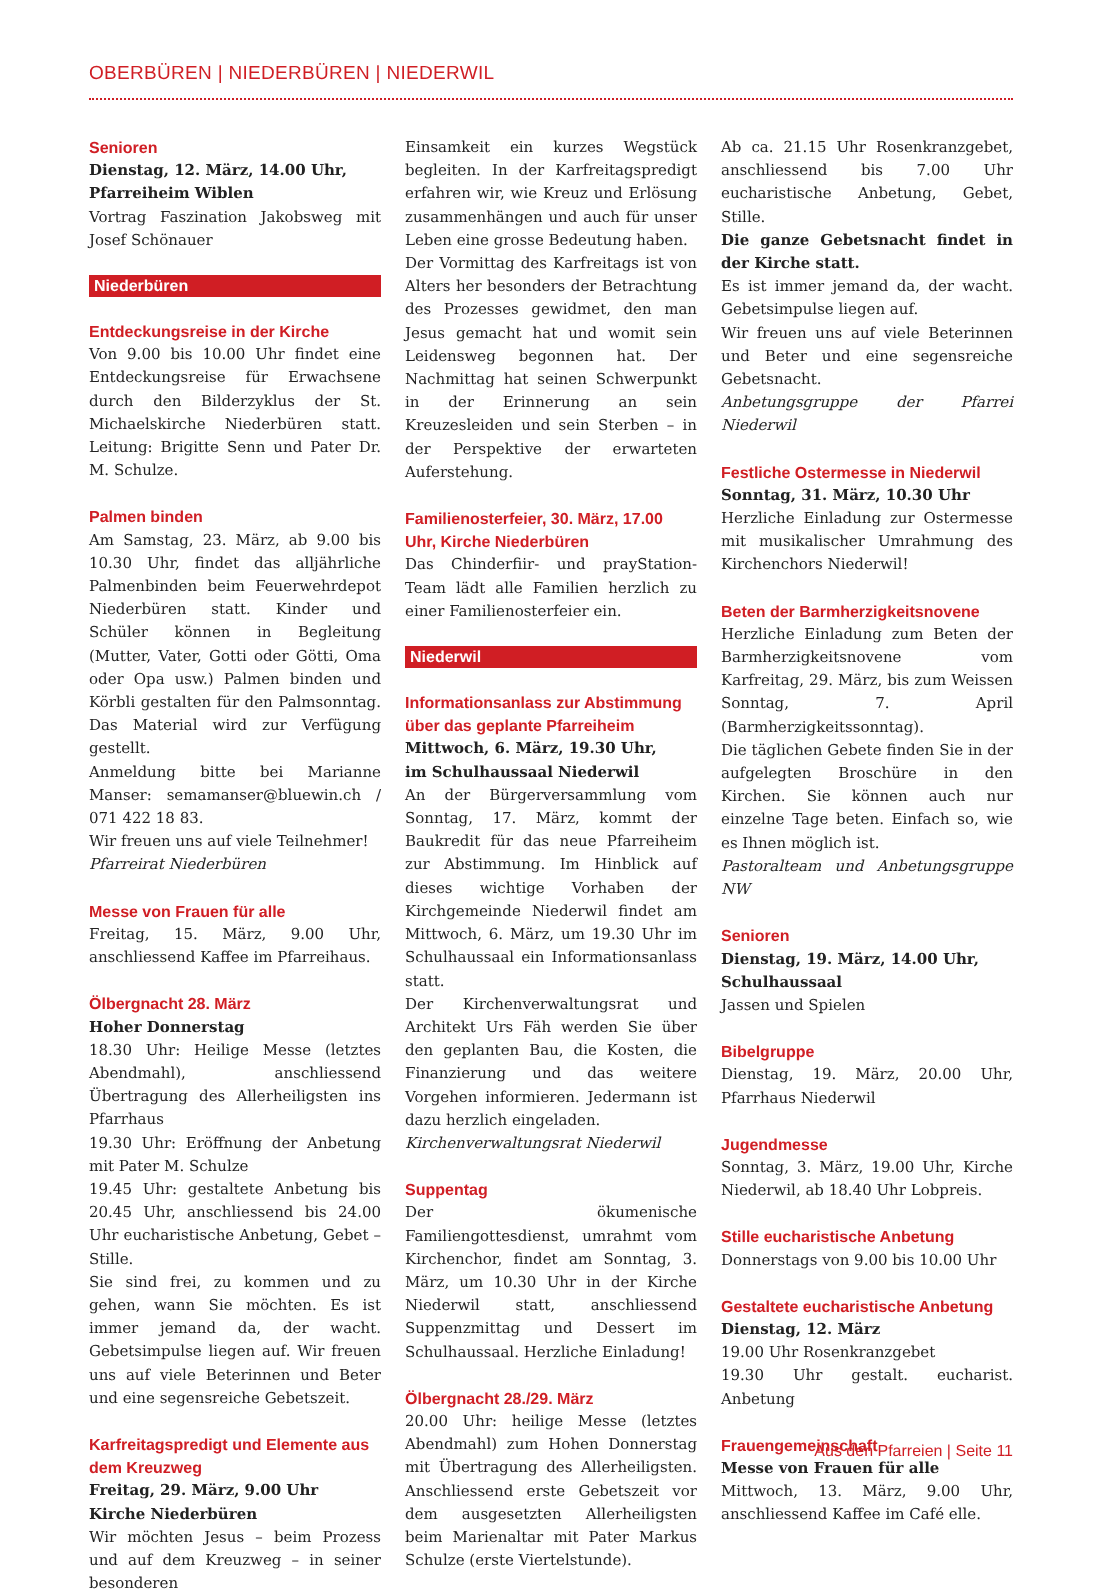OBERBÜREN | NIEDERBÜREN | NIEDERWIL
Senioren
Dienstag, 12. März, 14.00 Uhr,
Pfarreiheim Wiblen
Vortrag Faszination Jakobsweg mit Josef Schönauer
Niederbüren
Entdeckungsreise in der Kirche
Von 9.00 bis 10.00 Uhr findet eine Entdeckungsreise für Erwachsene durch den Bilderzyklus der St. Michaelskirche Niederbüren statt. Leitung: Brigitte Senn und Pater Dr. M. Schulze.
Palmen binden
Am Samstag, 23. März, ab 9.00 bis 10.30 Uhr, findet das alljährliche Palmenbinden beim Feuerwehrdepot Niederbüren statt. Kinder und Schüler können in Begleitung (Mutter, Vater, Gotti oder Götti, Oma oder Opa usw.) Palmen binden und Körbli gestalten für den Palmsonntag. Das Material wird zur Verfügung gestellt.
Anmeldung bitte bei Marianne Manser: semamanser@bluewin.ch / 071 422 18 83.
Wir freuen uns auf viele Teilnehmer!
Pfarreirat Niederbüren
Messe von Frauen für alle
Freitag, 15. März, 9.00 Uhr, anschliessend Kaffee im Pfarreihaus.
Ölbergnacht 28. März
Hoher Donnerstag
18.30 Uhr: Heilige Messe (letztes Abendmahl), anschliessend Übertragung des Allerheiligsten ins Pfarrhaus
19.30 Uhr: Eröffnung der Anbetung mit Pater M. Schulze
19.45 Uhr: gestaltete Anbetung bis 20.45 Uhr, anschliessend bis 24.00 Uhr eucharistische Anbetung, Gebet – Stille.
Sie sind frei, zu kommen und zu gehen, wann Sie möchten. Es ist immer jemand da, der wacht. Gebetsimpulse liegen auf. Wir freuen uns auf viele Beterinnen und Beter und eine segensreiche Gebetszeit.
Karfreitagspredigt und Elemente aus dem Kreuzweg
Freitag, 29. März, 9.00 Uhr
Kirche Niederbüren
Wir möchten Jesus – beim Prozess und auf dem Kreuzweg – in seiner besonderen
Einsamkeit ein kurzes Wegstück begleiten. In der Karfreitagspredigt erfahren wir, wie Kreuz und Erlösung zusammenhängen und auch für unser Leben eine grosse Bedeutung haben.
Der Vormittag des Karfreitags ist von Alters her besonders der Betrachtung des Prozesses gewidmet, den man Jesus gemacht hat und womit sein Leidensweg begonnen hat. Der Nachmittag hat seinen Schwerpunkt in der Erinnerung an sein Kreuzesleiden und sein Sterben – in der Perspektive der erwarteten Auferstehung.
Familienosterfeier, 30. März, 17.00 Uhr, Kirche Niederbüren
Das Chinderfiir- und prayStation-Team lädt alle Familien herzlich zu einer Familienosterfeier ein.
Niederwil
Informationsanlass zur Abstimmung über das geplante Pfarreiheim
Mittwoch, 6. März, 19.30 Uhr,
im Schulhaussaal Niederwil
An der Bürgerversammlung vom Sonntag, 17. März, kommt der Baukredit für das neue Pfarreiheim zur Abstimmung. Im Hinblick auf dieses wichtige Vorhaben der Kirchgemeinde Niederwil findet am Mittwoch, 6. März, um 19.30 Uhr im Schulhaussaal ein Informationsanlass statt.
Der Kirchenverwaltungsrat und Architekt Urs Fäh werden Sie über den geplanten Bau, die Kosten, die Finanzierung und das weitere Vorgehen informieren. Jedermann ist dazu herzlich eingeladen.
Kirchenverwaltungsrat Niederwil
Suppentag
Der ökumenische Familiengottesdienst, umrahmt vom Kirchenchor, findet am Sonntag, 3. März, um 10.30 Uhr in der Kirche Niederwil statt, anschliessend Suppenzmittag und Dessert im Schulhaussaal. Herzliche Einladung!
Ölbergnacht 28./29. März
20.00 Uhr: heilige Messe (letztes Abendmahl) zum Hohen Donnerstag mit Übertragung des Allerheiligsten. Anschliessend erste Gebetszeit vor dem ausgesetzten Allerheiligsten beim Marienaltar mit Pater Markus Schulze (erste Viertelstunde).
Ab ca. 21.15 Uhr Rosenkranzgebet, anschliessend bis 7.00 Uhr eucharistische Anbetung, Gebet, Stille.
Die ganze Gebetsnacht findet in der Kirche statt.
Es ist immer jemand da, der wacht. Gebetsimpulse liegen auf.
Wir freuen uns auf viele Beterinnen und Beter und eine segensreiche Gebetsnacht.
Anbetungsgruppe der Pfarrei Niederwil
Festliche Ostermesse in Niederwil
Sonntag, 31. März, 10.30 Uhr
Herzliche Einladung zur Ostermesse mit musikalischer Umrahmung des Kirchenchors Niederwil!
Beten der Barmherzigkeitsnovene
Herzliche Einladung zum Beten der Barmherzigkeitsnovene vom Karfreitag, 29. März, bis zum Weissen Sonntag, 7. April (Barmherzigkeitssonntag).
Die täglichen Gebete finden Sie in der aufgelegten Broschüre in den Kirchen. Sie können auch nur einzelne Tage beten. Einfach so, wie es Ihnen möglich ist.
Pastoralteam und Anbetungsgruppe NW
Senioren
Dienstag, 19. März, 14.00 Uhr,
Schulhaussaal
Jassen und Spielen
Bibelgruppe
Dienstag, 19. März, 20.00 Uhr, Pfarrhaus Niederwil
Jugendmesse
Sonntag, 3. März, 19.00 Uhr, Kirche Niederwil, ab 18.40 Uhr Lobpreis.
Stille eucharistische Anbetung
Donnerstags von 9.00 bis 10.00 Uhr
Gestaltete eucharistische Anbetung
Dienstag, 12. März
19.00 Uhr Rosenkranzgebet
19.30 Uhr gestalt. eucharist. Anbetung
Frauengemeinschaft
Messe von Frauen für alle
Mittwoch, 13. März, 9.00 Uhr, anschliessend Kaffee im Café elle.
Aus den Pfarreien | Seite 11